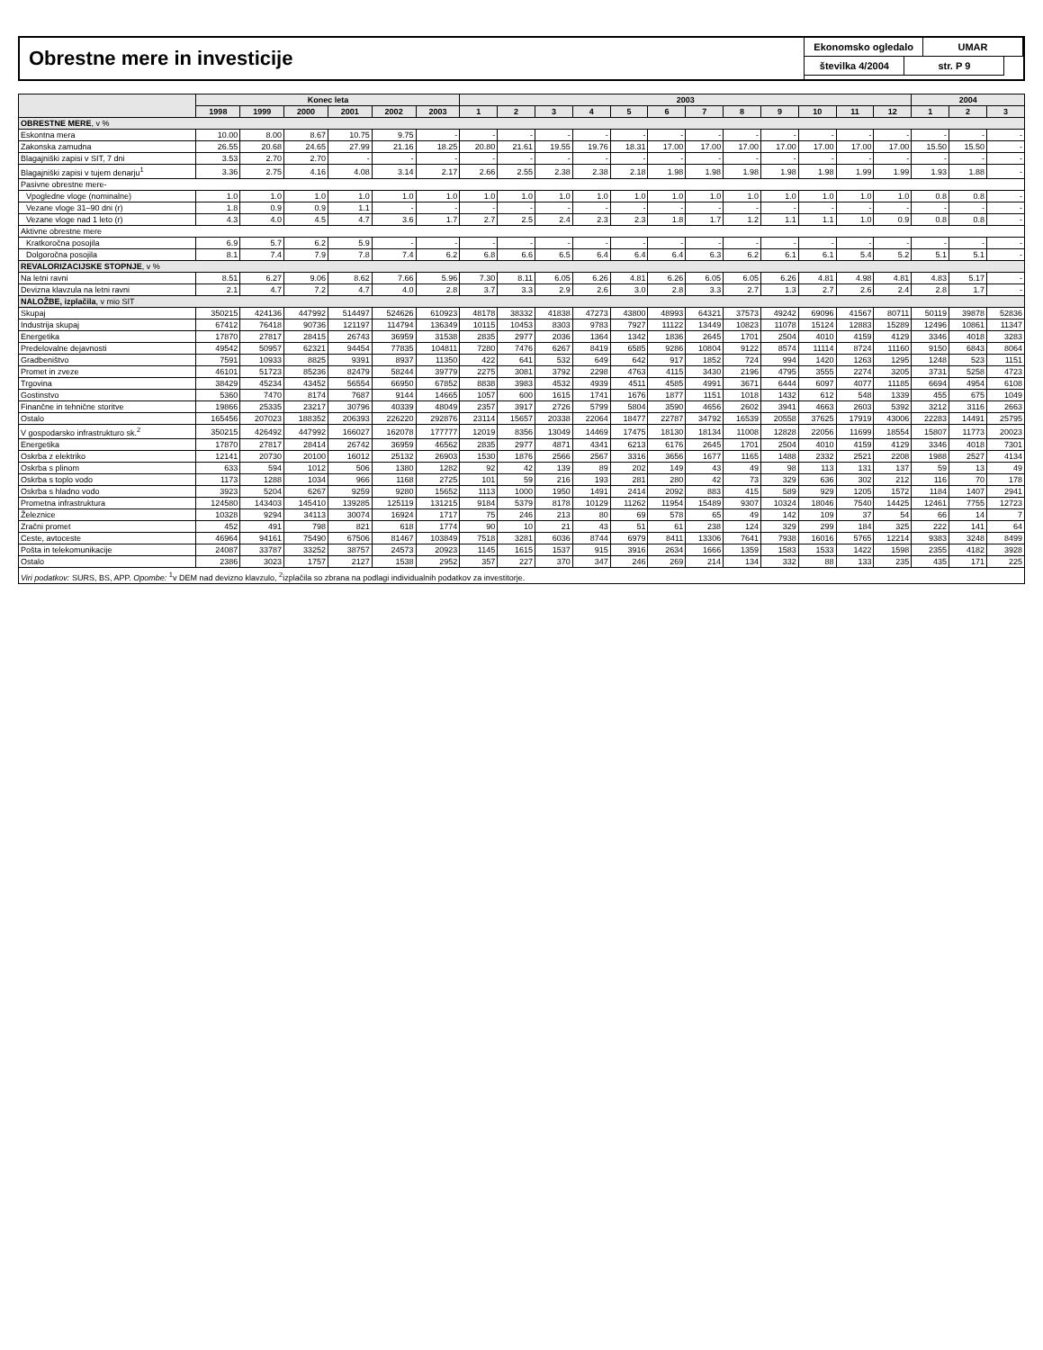Obrestne mere in investicije
Ekonomsko ogledalo UMAR
številka 4/2004 str. P 9
| | Konec leta | | | | | | 2003 | | | | | | | | | | | | 2004 | | |
| --- | --- | --- | --- | --- | --- | --- | --- | --- | --- | --- | --- | --- | --- | --- | --- | --- | --- | --- | --- | --- | --- |
| | 1998 | 1999 | 2000 | 2001 | 2002 | 2003 | 1 | 2 | 3 | 4 | 5 | 6 | 7 | 8 | 9 | 10 | 11 | 12 | 1 | 2 | 3 |
| OBRESTNE MERE , v % | | | | | | | | | | | | | | | | | | | | | |
| Eskontna mera | 10.00 | 8.00 | 8.67 | 10.75 | 9.75 | - | - | - | - | - | - | - | - | - | - | - | - | - | - | - | - |
| Zakonska zamudna | 26.55 | 20.68 | 24.65 | 27.99 | 21.16 | 18.25 | 20.80 | 21.61 | 19.55 | 19.76 | 18.31 | 17.00 | 17.00 | 17.00 | 17.00 | 17.00 | 17.00 | 17.00 | 15.50 | 15.50 | - |
| Blagajniški zapisi v SIT, 7 dni | 3.53 | 2.70 | 2.70 | - | - | - | - | - | - | - | - | - | - | - | - | - | - | - | - | - | - |
| Blagajniški zapisi v tujem denarju<sup>1</sup> | 3.36 | 2.75 | 4.16 | 4.08 | 3.14 | 2.17 | 2.66 | 2.55 | 2.38 | 2.38 | 2.18 | 1.98 | 1.98 | 1.98 | 1.98 | 1.98 | 1.99 | 1.99 | 1.93 | 1.88 | - |
| Pasivne obrestne mere- | | | | | | | | | | | | | | | | | | | | | |
| Vpogledne vloge (nominalne) | 1.0 | 1.0 | 1.0 | 1.0 | 1.0 | 1.0 | 1.0 | 1.0 | 1.0 | 1.0 | 1.0 | 1.0 | 1.0 | 1.0 | 1.0 | 1.0 | 1.0 | 1.0 | 0.8 | 0.8 | - |
| Vezane vloge 31–90 dni (r) | 1.8 | 0.9 | 0.9 | 1.1 | - | - | - | - | - | - | - | - | - | - | - | - | - | - | - | - | - |
| Vezane vloge nad 1 leto (r) | 4.3 | 4.0 | 4.5 | 4.7 | 3.6 | 1.7 | 2.7 | 2.5 | 2.4 | 2.3 | 2.3 | 1.8 | 1.7 | 1.2 | 1.1 | 1.1 | 1.0 | 0.9 | 0.8 | 0.8 | - |
| Aktivne obrestne mere | | | | | | | | | | | | | | | | | | | | | |
| Kratkoročna posojila | 6.9 | 5.7 | 6.2 | 5.9 | - | - | - | - | - | - | - | - | - | - | - | - | - | - | - | - | - |
| Dolgoročna posojila | 8.1 | 7.4 | 7.9 | 7.8 | 7.4 | 6.2 | 6.8 | 6.6 | 6.5 | 6.4 | 6.4 | 6.4 | 6.3 | 6.2 | 6.1 | 6.1 | 5.4 | 5.2 | 5.1 | 5.1 | - |
| REVALORIZACIJSKE STOPNJE , v % | | | | | | | | | | | | | | | | | | | | | |
| Na letni ravni | 8.51 | 6.27 | 9.06 | 8.62 | 7.66 | 5.96 | 7.30 | 8.11 | 6.05 | 6.26 | 4.81 | 6.26 | 6.05 | 6.05 | 6.26 | 4.81 | 4.98 | 4.81 | 4.83 | 5.17 | - |
| Devizna klavzula na letni ravni | 2.1 | 4.7 | 7.2 | 4.7 | 4.0 | 2.8 | 3.7 | 3.3 | 2.9 | 2.6 | 3.0 | 2.8 | 3.3 | 2.7 | 1.3 | 2.7 | 2.6 | 2.4 | 2.8 | 1.7 | - |
| NALOŽBE, izplačila , v mio SIT | | | | | | | | | | | | | | | | | | | | | |
| Skupaj | 350215 | 424136 | 447992 | 514497 | 524626 | 610923 | 48178 | 38332 | 41838 | 47273 | 43800 | 48993 | 64321 | 37573 | 49242 | 69096 | 41567 | 80711 | 50119 | 39878 | 52836 |
| Industrija skupaj | 67412 | 76418 | 90736 | 121197 | 114794 | 136349 | 10115 | 10453 | 8303 | 9783 | 7927 | 11122 | 13449 | 10823 | 11078 | 15124 | 12883 | 15289 | 12496 | 10861 | 11347 |
| Energetika | 17870 | 27817 | 28415 | 26743 | 36959 | 31538 | 2835 | 2977 | 2036 | 1364 | 1342 | 1836 | 2645 | 1701 | 2504 | 4010 | 4159 | 4129 | 3346 | 4018 | 3283 |
| Predelovalne dejavnosti | 49542 | 50957 | 62321 | 94454 | 77835 | 104811 | 7280 | 7476 | 6267 | 8419 | 6585 | 9286 | 10804 | 9122 | 8574 | 11114 | 8724 | 11160 | 9150 | 6843 | 8064 |
| Gradbeništvo | 7591 | 10933 | 8825 | 9391 | 8937 | 11350 | 422 | 641 | 532 | 649 | 642 | 917 | 1852 | 724 | 994 | 1420 | 1263 | 1295 | 1248 | 523 | 1151 |
| Promet in zveze | 46101 | 51723 | 85236 | 82479 | 58244 | 39779 | 2275 | 3081 | 3792 | 2298 | 4763 | 4115 | 3430 | 2196 | 4795 | 3555 | 2274 | 3205 | 3731 | 5258 | 4723 |
| Trgovina | 38429 | 45234 | 43452 | 56554 | 66950 | 67852 | 8838 | 3983 | 4532 | 4939 | 4511 | 4585 | 4991 | 3671 | 6444 | 6097 | 4077 | 11185 | 6694 | 4954 | 6108 |
| Gostinstvo | 5360 | 7470 | 8174 | 7687 | 9144 | 14665 | 1057 | 600 | 1615 | 1741 | 1676 | 1877 | 1151 | 1018 | 1432 | 612 | 548 | 1339 | 455 | 675 | 1049 |
| Finančne in tehnične storitve | 19866 | 25335 | 23217 | 30796 | 40339 | 48049 | 2357 | 3917 | 2726 | 5799 | 5804 | 3590 | 4656 | 2602 | 3941 | 4663 | 2603 | 5392 | 3212 | 3116 | 2663 |
| Ostalo | 165456 | 207023 | 188352 | 206393 | 226220 | 292876 | 23114 | 15657 | 20338 | 22064 | 18477 | 22787 | 34792 | 16539 | 20558 | 37625 | 17919 | 43006 | 22283 | 14491 | 25795 |
| V gospodarsko infrastrukturo sk.<sup>2</sup> | 350215 | 426492 | 447992 | 166027 | 162078 | 177777 | 12019 | 8356 | 13049 | 14469 | 17475 | 18130 | 18134 | 11008 | 12828 | 22056 | 11699 | 18554 | 15807 | 11773 | 20023 |
| Energetika | 17870 | 27817 | 28414 | 26742 | 36959 | 46562 | 2835 | 2977 | 4871 | 4341 | 6213 | 6176 | 2645 | 1701 | 2504 | 4010 | 4159 | 4129 | 3346 | 4018 | 7301 |
| Oskrba z elektriko | 12141 | 20730 | 20100 | 16012 | 25132 | 26903 | 1530 | 1876 | 2566 | 2567 | 3316 | 3656 | 1677 | 1165 | 1488 | 2332 | 2521 | 2208 | 1988 | 2527 | 4134 |
| Oskrba s plinom | 633 | 594 | 1012 | 506 | 1380 | 1282 | 92 | 42 | 139 | 89 | 202 | 149 | 43 | 49 | 98 | 113 | 131 | 137 | 59 | 13 | 49 |
| Oskrba s toplo vodo | 1173 | 1288 | 1034 | 966 | 1168 | 2725 | 101 | 59 | 216 | 193 | 281 | 280 | 42 | 73 | 329 | 636 | 302 | 212 | 116 | 70 | 178 |
| Oskrba s hladno vodo | 3923 | 5204 | 6267 | 9259 | 9280 | 15652 | 1113 | 1000 | 1950 | 1491 | 2414 | 2092 | 883 | 415 | 589 | 929 | 1205 | 1572 | 1184 | 1407 | 2941 |
| Prometna infrastruktura | 124580 | 143403 | 145410 | 139285 | 125119 | 131215 | 9184 | 5379 | 8178 | 10129 | 11262 | 11954 | 15489 | 9307 | 10324 | 18046 | 7540 | 14425 | 12461 | 7755 | 12723 |
| Železnice | 10328 | 9294 | 34113 | 30074 | 16924 | 1717 | 75 | 246 | 213 | 80 | 69 | 578 | 65 | 49 | 142 | 109 | 37 | 54 | 66 | 14 | 7 |
| Zračni promet | 452 | 491 | 798 | 821 | 618 | 1774 | 90 | 10 | 21 | 43 | 51 | 61 | 238 | 124 | 329 | 299 | 184 | 325 | 222 | 141 | 64 |
| Ceste, avtoceste | 46964 | 94161 | 75490 | 67506 | 81467 | 103849 | 7518 | 3281 | 6036 | 8744 | 6979 | 8411 | 13306 | 7641 | 7938 | 16016 | 5765 | 12214 | 9383 | 3248 | 8499 |
| Pošta in telekomunikacije | 24087 | 33787 | 33252 | 38757 | 24573 | 20923 | 1145 | 1615 | 1537 | 915 | 3916 | 2634 | 1666 | 1359 | 1583 | 1533 | 1422 | 1598 | 2355 | 4182 | 3928 |
| Ostalo | 2386 | 3023 | 1757 | 2127 | 1538 | 2952 | 357 | 227 | 370 | 347 | 246 | 269 | 214 | 134 | 332 | 88 | 133 | 235 | 435 | 171 | 225 |
| Viri podatkov: SURS, BS, APP. Opombe: <sup>1</sup>v DEM nad devizno klavzulo, <sup>2</sup>izplačila so zbrana na podlagi individualnih podatkov za investitorje. | | | | | | | | | | | | | | | | | | | | | |